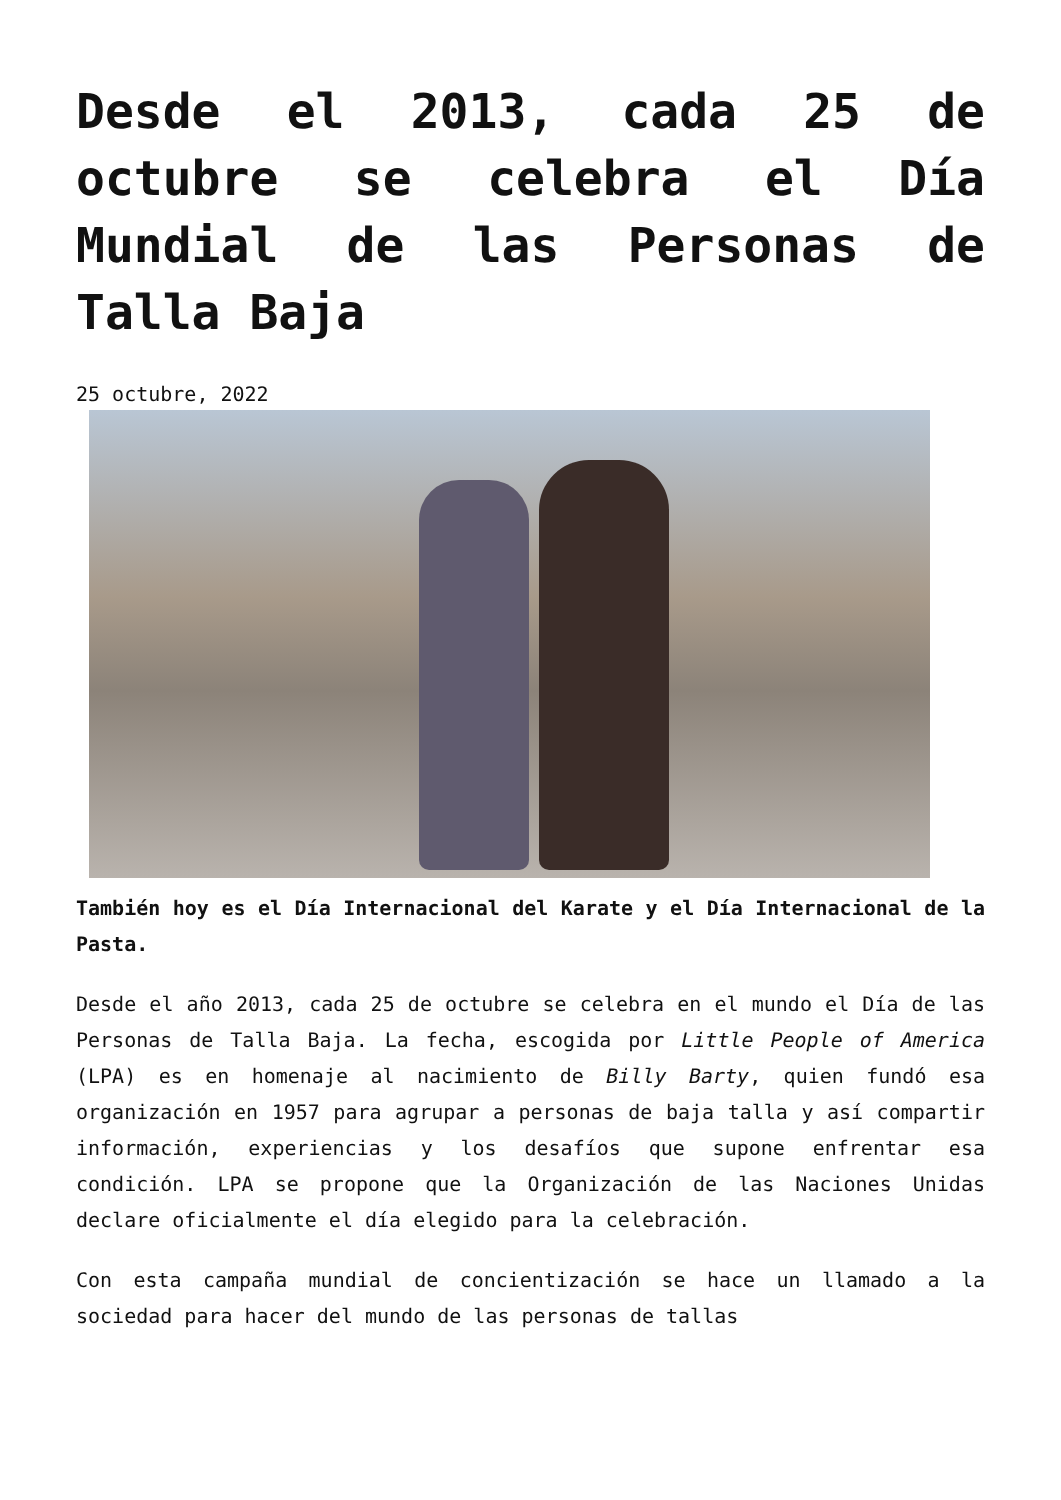Desde el 2013, cada 25 de octubre se celebra el Día Mundial de las Personas de Talla Baja
25 octubre, 2022
También hoy es el Día Internacional del Karate y el Día Internacional de la Pasta.
Desde el año 2013, cada 25 de octubre se celebra en el mundo el Día de las Personas de Talla Baja. La fecha, escogida por Little People of America (LPA) es en homenaje al nacimiento de Billy Barty, quien fundó esa organización en 1957 para agrupar a personas de baja talla y así compartir información, experiencias y los desafíos que supone enfrentar esa condición. LPA se propone que la Organización de las Naciones Unidas declare oficialmente el día elegido para la celebración.
Con esta campaña mundial de concientización se hace un llamado a la sociedad para hacer del mundo de las personas de tallas